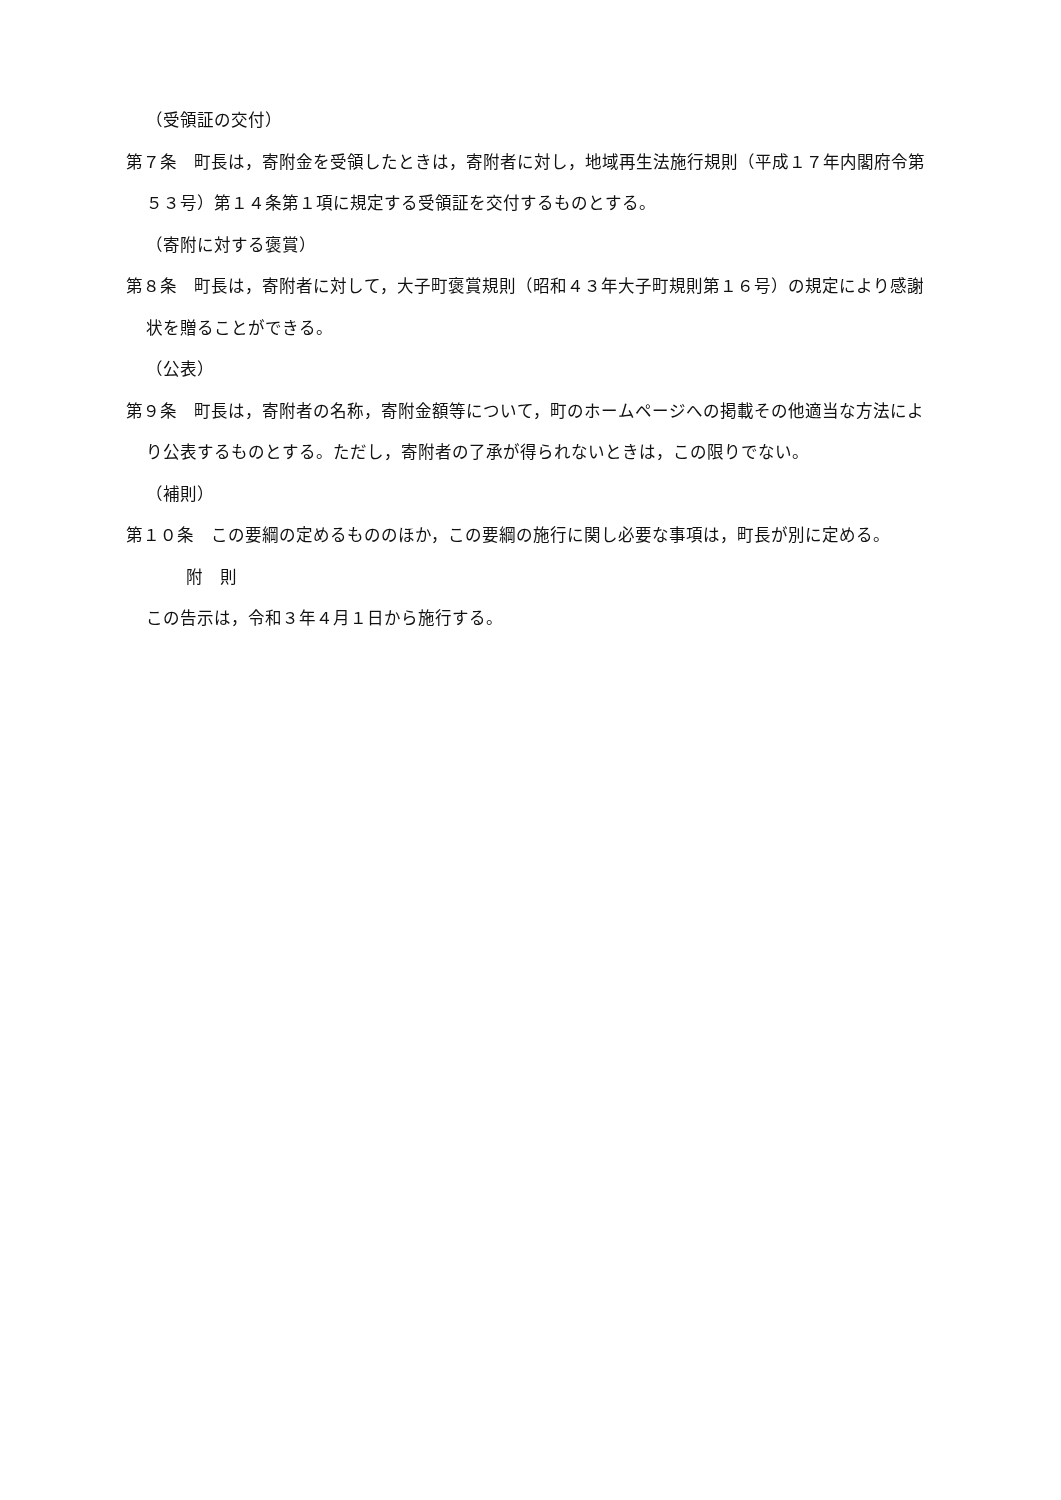（受領証の交付）
第７条　町長は，寄附金を受領したときは，寄附者に対し，地域再生法施行規則（平成１７年内閣府令第５３号）第１４条第１項に規定する受領証を交付するものとする。
（寄附に対する褒賞）
第８条　町長は，寄附者に対して，大子町褒賞規則（昭和４３年大子町規則第１６号）の規定により感謝状を贈ることができる。
（公表）
第９条　町長は，寄附者の名称，寄附金額等について，町のホームページへの掲載その他適当な方法により公表するものとする。ただし，寄附者の了承が得られないときは，この限りでない。
（補則）
第１０条　この要綱の定めるもののほか，この要綱の施行に関し必要な事項は，町長が別に定める。
附　則
この告示は，令和３年４月１日から施行する。